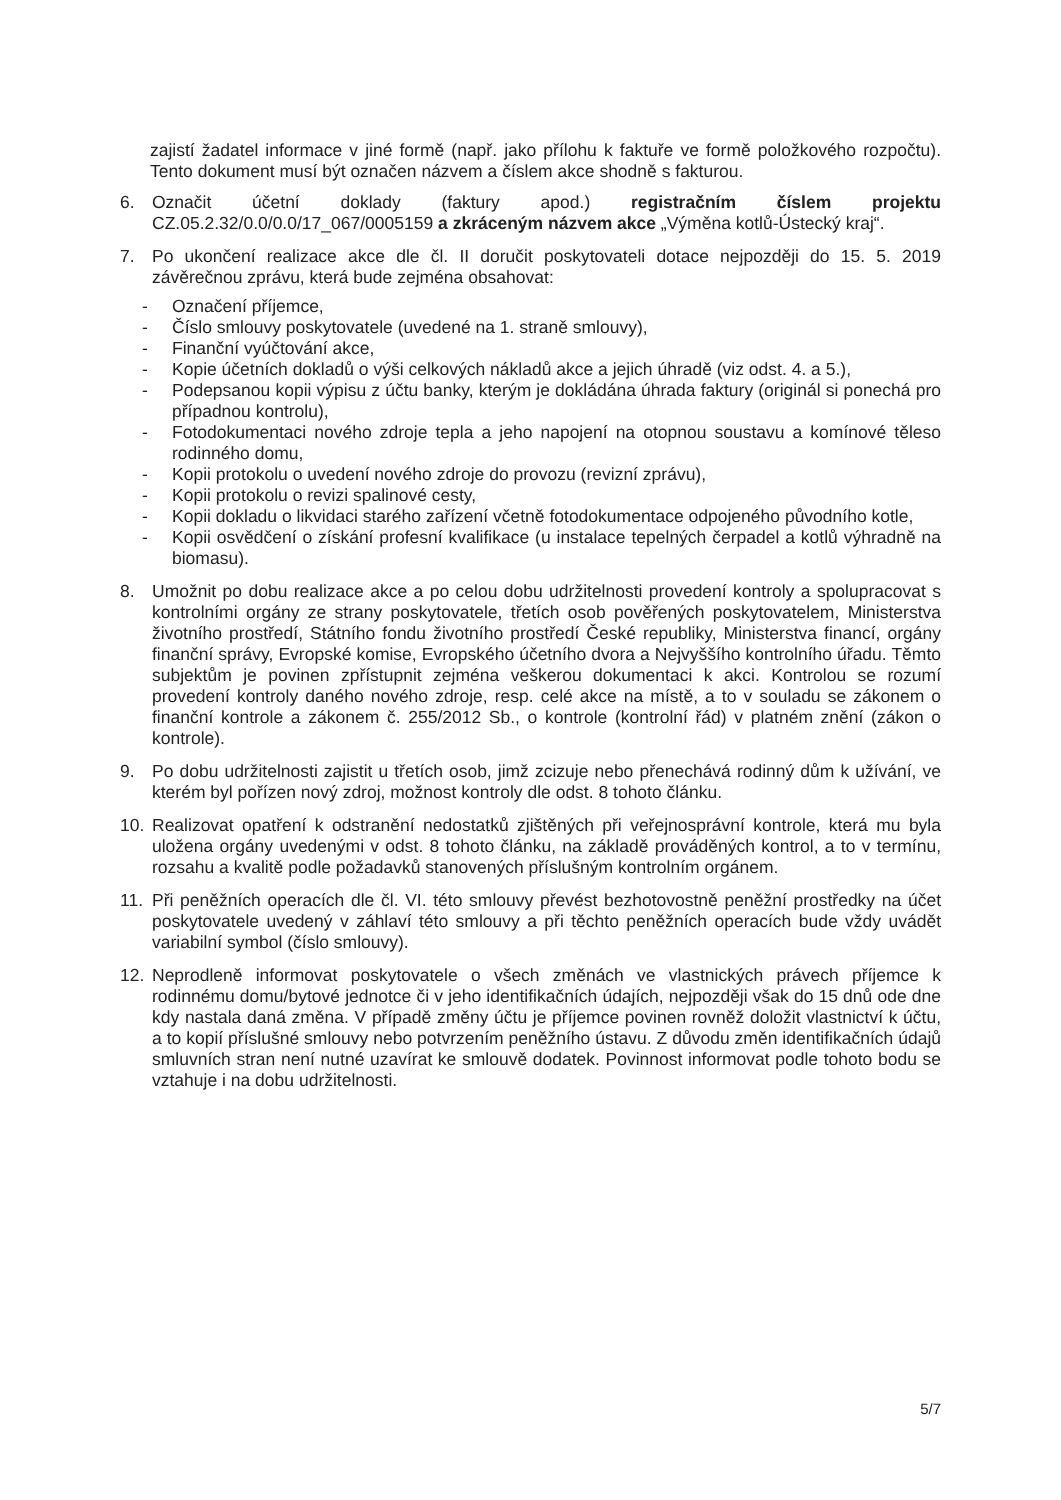zajistí žadatel informace v jiné formě (např. jako přílohu k faktuře ve formě položkového rozpočtu). Tento dokument musí být označen názvem a číslem akce shodně s fakturou.
6. Označit účetní doklady (faktury apod.) registračním číslem projektu CZ.05.2.32/0.0/0.0/17_067/0005159 a zkráceným názvem akce „Výměna kotlů-Ústecký kraj“.
7. Po ukončení realizace akce dle čl. II doručit poskytovateli dotace nejpozději do 15. 5. 2019 závěrečnou zprávu, která bude zejména obsahovat:
- Označení příjemce,
- Číslo smlouvy poskytovatele (uvedené na 1. straně smlouvy),
- Finanční vyúčtování akce,
- Kopie účetních dokladů o výši celkových nákladů akce a jejich úhradě (viz odst. 4. a 5.),
- Podepsanou kopii výpisu z účtu banky, kterým je dokládána úhrada faktury (originál si ponechá pro případnou kontrolu),
- Fotodokumentaci nového zdroje tepla a jeho napojení na otopnou soustavu a komínové těleso rodinného domu,
- Kopii protokolu o uvedení nového zdroje do provozu (revizní zprávu),
- Kopii protokolu o revizi spalinové cesty,
- Kopii dokladu o likvidaci starého zařízení včetně fotodokumentace odpojeného původního kotle,
- Kopii osvědčení o získání profesní kvalifikace (u instalace tepelných čerpadel a kotlů výhradně na biomasu).
8. Umožnit po dobu realizace akce a po celou dobu udržitelnosti provedení kontroly a spolupracovat s kontrolními orgány ze strany poskytovatele, třetích osob pověřených poskytovatelem, Ministerstva životního prostředí, Státního fondu životního prostředí České republiky, Ministerstva financí, orgány finanční správy, Evropské komise, Evropského účetního dvora a Nejvyššího kontrolního úřadu. Těmto subjektům je povinen zpřístupnit zejména veškerou dokumentaci k akci. Kontrolou se rozumí provedení kontroly daného nového zdroje, resp. celé akce na místě, a to v souladu se zákonem o finanční kontrole a zákonem č. 255/2012 Sb., o kontrole (kontrolní řád) v platném znění (zákon o kontrole).
9. Po dobu udržitelnosti zajistit u třetích osob, jimž zcizuje nebo přenechává rodinný dům k užívání, ve kterém byl pořízen nový zdroj, možnost kontroly dle odst. 8 tohoto článku.
10. Realizovat opatření k odstranění nedostatků zjištěných při veřejnosprávní kontrole, která mu byla uložena orgány uvedenými v odst. 8 tohoto článku, na základě prováděných kontrol, a to v termínu, rozsahu a kvalitě podle požadavků stanovených příslušným kontrolním orgánem.
11. Při peněžních operacích dle čl. VI. této smlouvy převést bezhotovostně peněžní prostředky na účet poskytovatele uvedený v záhlaví této smlouvy a při těchto peněžních operacích bude vždy uvádět variabilní symbol (číslo smlouvy).
12. Neprodleně informovat poskytovatele o všech změnách ve vlastnických právech příjemce k rodinnému domu/bytové jednotce či v jeho identifikačních údajích, nejpozději však do 15 dnů ode dne kdy nastala daná změna. V případě změny účtu je příjemce povinen rovněž doložit vlastnictví k účtu, a to kopií příslušné smlouvy nebo potvrzením peněžního ústavu. Z důvodu změn identifikačních údajů smluvních stran není nutné uzavírat ke smlouvě dodatek. Povinnost informovat podle tohoto bodu se vztahuje i na dobu udržitelnosti.
5/7